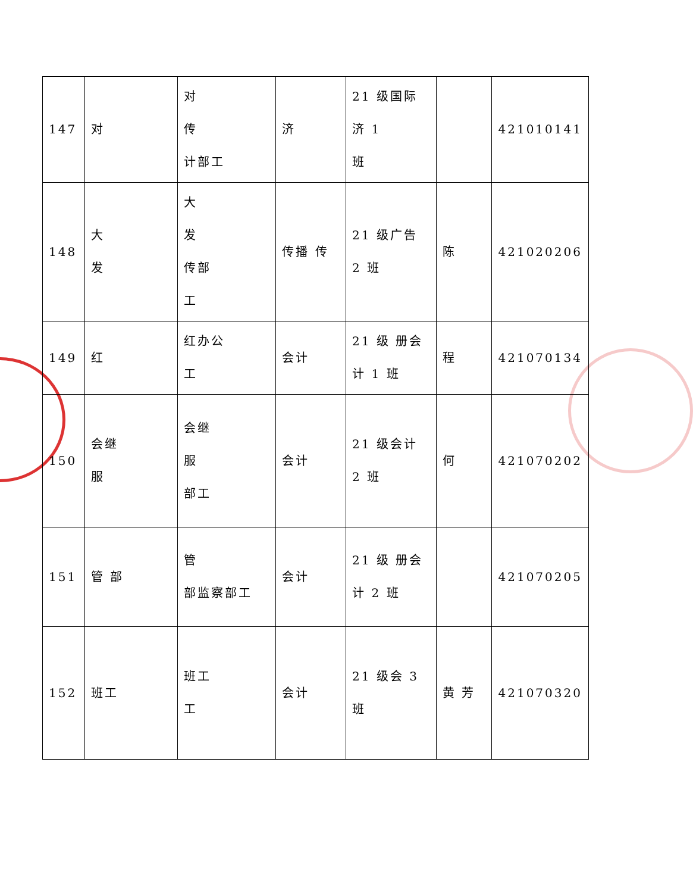| 147 | 对 | 对 传 计部工 | 济 | 21 级国际 济 1 班 | | 421010141 |
| 148 | 大 发 | 大 发 传部 工 | 传播 传 | 21 级广告 2 班 | 陈 | 421020206 |
| 149 | 红 | 红办公 工 | 会计 | 21 级 册会 计 1 班 | 程 | 421070134 |
| 150 | 会继 服 | 会继 服 部工 | 会计 | 21 级会计 2 班 | 何 | 421070202 |
| 151 | 管 部 | 管 部监察部工 | 会计 | 21 级 册会 计 2 班 | | 421070205 |
| 152 | 班工 | 班工 工 | 会计 | 21 级会 3 班 | 黄 芳 | 421070320 |